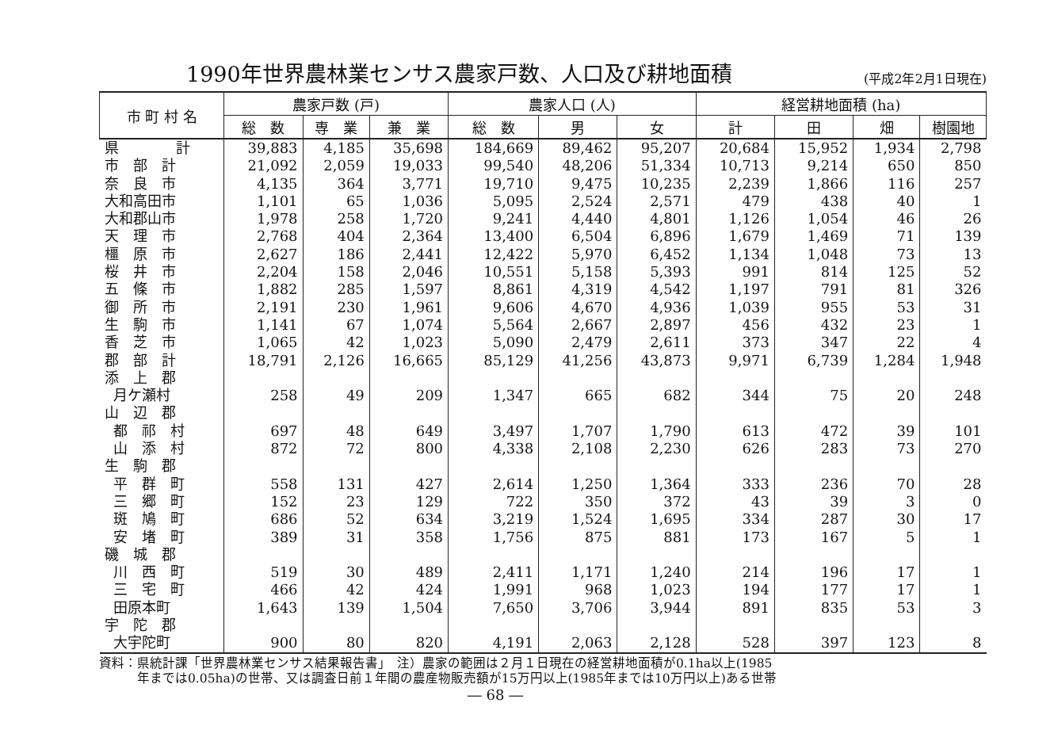1990年世界農林業センサス農家戸数、人口及び耕地面積
(平成2年2月1日現在)
| 市 町 村 名 | 農家戸数 (戸) | | | 農家人口 (人) | | | 経営耕地面積 (ha) | | | |
| --- | --- | --- | --- | --- | --- | --- | --- | --- | --- | --- |
| | 総 数 | 専 業 | 兼 業 | 総 数 | 男 | 女 | 計 | 田 | 畑 | 樹園地 |
| 県 計 | 39,883 | 4,185 | 35,698 | 184,669 | 89,462 | 95,207 | 20,684 | 15,952 | 1,934 | 2,798 |
| 市 部 計 | 21,092 | 2,059 | 19,033 | 99,540 | 48,206 | 51,334 | 10,713 | 9,214 | 650 | 850 |
| 奈 良 市 | 4,135 | 364 | 3,771 | 19,710 | 9,475 | 10,235 | 2,239 | 1,866 | 116 | 257 |
| 大和高田市 | 1,101 | 65 | 1,036 | 5,095 | 2,524 | 2,571 | 479 | 438 | 40 | 1 |
| 大和郡山市 | 1,978 | 258 | 1,720 | 9,241 | 4,440 | 4,801 | 1,126 | 1,054 | 46 | 26 |
| 天 理 市 | 2,768 | 404 | 2,364 | 13,400 | 6,504 | 6,896 | 1,679 | 1,469 | 71 | 139 |
| 橿 原 市 | 2,627 | 186 | 2,441 | 12,422 | 5,970 | 6,452 | 1,134 | 1,048 | 73 | 13 |
| 桜 井 市 | 2,204 | 158 | 2,046 | 10,551 | 5,158 | 5,393 | 991 | 814 | 125 | 52 |
| 五 條 市 | 1,882 | 285 | 1,597 | 8,861 | 4,319 | 4,542 | 1,197 | 791 | 81 | 326 |
| 御 所 市 | 2,191 | 230 | 1,961 | 9,606 | 4,670 | 4,936 | 1,039 | 955 | 53 | 31 |
| 生 駒 市 | 1,141 | 67 | 1,074 | 5,564 | 2,667 | 2,897 | 456 | 432 | 23 | 1 |
| 香 芝 市 | 1,065 | 42 | 1,023 | 5,090 | 2,479 | 2,611 | 373 | 347 | 22 | 4 |
| 郡 部 計 | 18,791 | 2,126 | 16,665 | 85,129 | 41,256 | 43,873 | 9,971 | 6,739 | 1,284 | 1,948 |
| 添 上 郡 | | | | | | | | | | |
| 月ケ瀬村 | 258 | 49 | 209 | 1,347 | 665 | 682 | 344 | 75 | 20 | 248 |
| 山 辺 郡 | | | | | | | | | | |
| 都 祁 村 | 697 | 48 | 649 | 3,497 | 1,707 | 1,790 | 613 | 472 | 39 | 101 |
| 山 添 村 | 872 | 72 | 800 | 4,338 | 2,108 | 2,230 | 626 | 283 | 73 | 270 |
| 生 駒 郡 | | | | | | | | | | |
| 平 群 町 | 558 | 131 | 427 | 2,614 | 1,250 | 1,364 | 333 | 236 | 70 | 28 |
| 三 郷 町 | 152 | 23 | 129 | 722 | 350 | 372 | 43 | 39 | 3 | 0 |
| 斑 鳩 町 | 686 | 52 | 634 | 3,219 | 1,524 | 1,695 | 334 | 287 | 30 | 17 |
| 安 堵 町 | 389 | 31 | 358 | 1,756 | 875 | 881 | 173 | 167 | 5 | 1 |
| 磯 城 郡 | | | | | | | | | | |
| 川 西 町 | 519 | 30 | 489 | 2,411 | 1,171 | 1,240 | 214 | 196 | 17 | 1 |
| 三 宅 町 | 466 | 42 | 424 | 1,991 | 968 | 1,023 | 194 | 177 | 17 | 1 |
| 田原本町 | 1,643 | 139 | 1,504 | 7,650 | 3,706 | 3,944 | 891 | 835 | 53 | 3 |
| 宇 陀 郡 | | | | | | | | | | |
| 大宇陀町 | 900 | 80 | 820 | 4,191 | 2,063 | 2,128 | 528 | 397 | 123 | 8 |
資料：県統計課「世界農林業センサス結果報告書」　注）農家の範囲は２月１日現在の経営耕地面積が0.1ha以上(1985
　　　年までは0.05ha)の世帯、又は調査日前１年間の農産物販売額が15万円以上(1985年までは10万円以上)ある世帯
― 68 ―